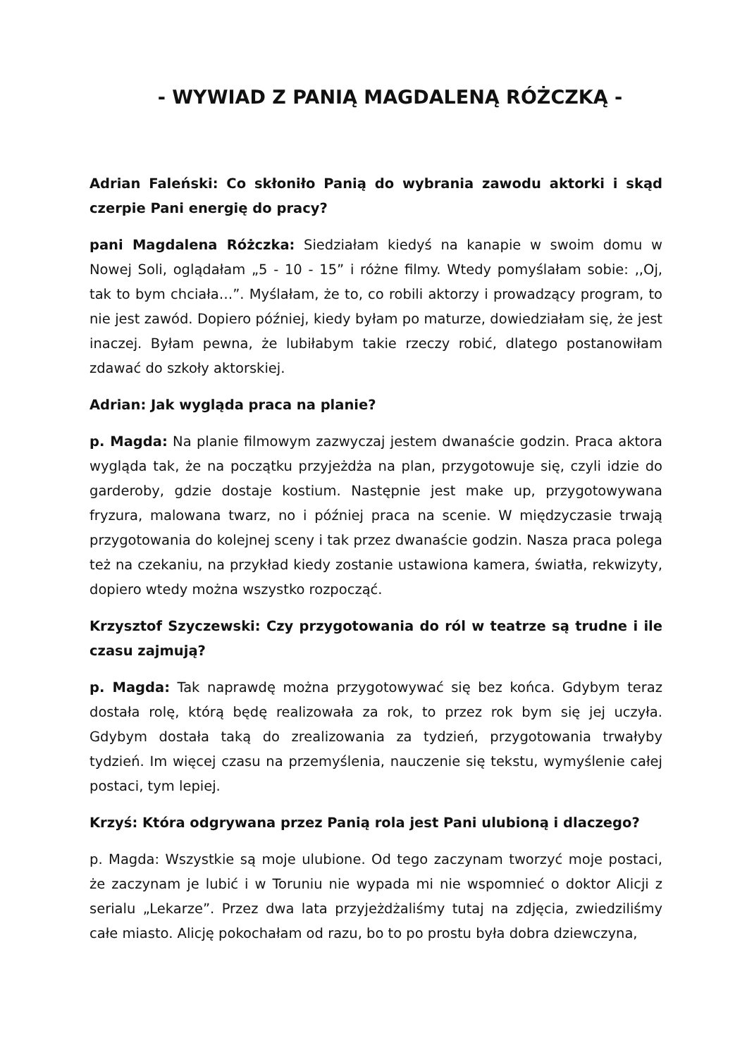- WYWIAD Z PANIĄ MAGDALENĄ RÓŻCZKĄ -
Adrian Faleński: Co skłoniło Panią do wybrania zawodu aktorki i skąd czerpie Pani energię do pracy?
pani Magdalena Różczka: Siedziałam kiedyś na kanapie w swoim domu w Nowej Soli, oglądałam „5 - 10 - 15” i różne filmy. Wtedy pomyślałam sobie: ,,Oj, tak to bym chciała…”. Myślałam, że to, co robili aktorzy i prowadzący program, to nie jest zawód. Dopiero później, kiedy byłam po maturze, dowiedziałam się, że jest inaczej. Byłam pewna, że lubiłabym takie rzeczy robić, dlatego postanowiłam zdawać do szkoły aktorskiej.
Adrian: Jak wygląda praca na planie?
p. Magda: Na planie filmowym zazwyczaj jestem dwanaście godzin. Praca aktora wygląda tak, że na początku przyjeżdża na plan, przygotowuje się, czyli idzie do garderoby, gdzie dostaje kostium. Następnie jest make up, przygotowywana fryzura, malowana twarz, no i później praca na scenie. W międzyczasie trwają przygotowania do kolejnej sceny i tak przez dwanaście godzin. Nasza praca polega też na czekaniu, na przykład kiedy zostanie ustawiona kamera, światła, rekwizyty, dopiero wtedy można wszystko rozpocząć.
Krzysztof Szyczewski: Czy przygotowania do ról w teatrze są trudne i ile czasu zajmują?
p. Magda: Tak naprawdę można przygotowywać się bez końca. Gdybym teraz dostała rolę, którą będę realizowała za rok, to przez rok bym się jej uczyła. Gdybym dostała taką do zrealizowania za tydzień, przygotowania trwałyby tydzień. Im więcej czasu na przemyślenia, nauczenie się tekstu, wymyślenie całej postaci, tym lepiej.
Krzyś: Która odgrywana przez Panią rola jest Pani ulubioną i dlaczego?
p. Magda: Wszystkie są moje ulubione. Od tego zaczynam tworzyć moje postaci, że zaczynam je lubić i w Toruniu nie wypada mi nie wspomnieć o doktor Alicji z serialu „Lekarze”. Przez dwa lata przyjeżdżaliśmy tutaj na zdjęcia, zwiedziliśmy całe miasto. Alicję pokochałam od razu, bo to po prostu była dobra dziewczyna,